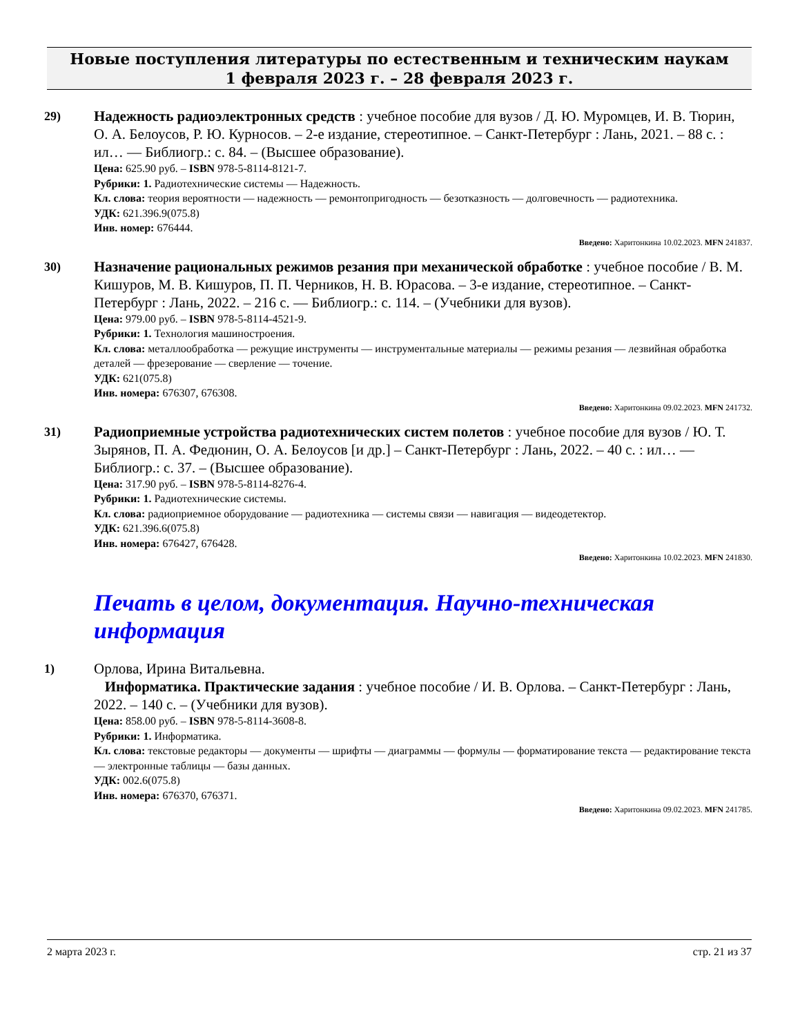Новые поступления литературы по естественным и техническим наукам
1 февраля 2023 г. – 28 февраля 2023 г.
29) Надежность радиоэлектронных средств : учебное пособие для вузов / Д. Ю. Муромцев, И. В. Тюрин, О. А. Белоусов, Р. Ю. Курносов. – 2-е издание, стереотипное. – Санкт-Петербург : Лань, 2021. – 88 с. : ил… — Библиогр.: с. 84. – (Высшее образование).
Цена: 625.90 руб. – ISBN 978-5-8114-8121-7.
Рубрики: 1. Радиотехнические системы — Надежность.
Кл. слова: теория вероятности — надежность — ремонтопригодность — безотказность — долговечность — радиотехника.
УДК: 621.396.9(075.8)
Инв. номер: 676444.
Введено: Харитонкина 10.02.2023. MFN 241837.
30) Назначение рациональных режимов резания при механической обработке : учебное пособие / В. М. Кишуров, М. В. Кишуров, П. П. Черников, Н. В. Юрасова. – 3-е издание, стереотипное. – Санкт-Петербург : Лань, 2022. – 216 с. — Библиогр.: с. 114. – (Учебники для вузов).
Цена: 979.00 руб. – ISBN 978-5-8114-4521-9.
Рубрики: 1. Технология машиностроения.
Кл. слова: металлообработка — режущие инструменты — инструментальные материалы — режимы резания — лезвийная обработка деталей — фрезерование — сверление — точение.
УДК: 621(075.8)
Инв. номера: 676307, 676308.
Введено: Харитонкина 09.02.2023. MFN 241732.
31) Радиоприемные устройства радиотехнических систем полетов : учебное пособие для вузов / Ю. Т. Зырянов, П. А. Федюнин, О. А. Белоусов [и др.] – Санкт-Петербург : Лань, 2022. – 40 с. : ил… — Библиогр.: с. 37. – (Высшее образование).
Цена: 317.90 руб. – ISBN 978-5-8114-8276-4.
Рубрики: 1. Радиотехнические системы.
Кл. слова: радиоприемное оборудование — радиотехника — системы связи — навигация — видеодетектор.
УДК: 621.396.6(075.8)
Инв. номера: 676427, 676428.
Введено: Харитонкина 10.02.2023. MFN 241830.
Печать в целом, документация. Научно-техническая информация
1) Орлова, Ирина Витальевна.
Информатика. Практические задания : учебное пособие / И. В. Орлова. – Санкт-Петербург : Лань, 2022. – 140 с. – (Учебники для вузов).
Цена: 858.00 руб. – ISBN 978-5-8114-3608-8.
Рубрики: 1. Информатика.
Кл. слова: текстовые редакторы — документы — шрифты — диаграммы — формулы — форматирование текста — редактирование текста — электронные таблицы — базы данных.
УДК: 002.6(075.8)
Инв. номера: 676370, 676371.
Введено: Харитонкина 09.02.2023. MFN 241785.
2 марта 2023 г. стр. 21 из 37